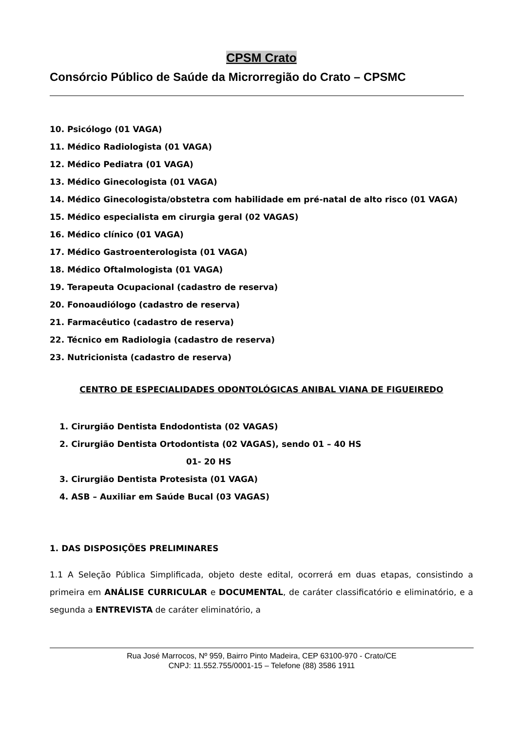CPSM Crato
Consórcio Público de Saúde da Microrregião do Crato – CPSMC
10. Psicólogo (01 VAGA)
11. Médico Radiologista (01 VAGA)
12. Médico Pediatra (01 VAGA)
13. Médico Ginecologista (01 VAGA)
14. Médico Ginecologista/obstetra com habilidade em pré-natal de alto risco (01 VAGA)
15. Médico especialista em cirurgia geral (02 VAGAS)
16. Médico clínico (01 VAGA)
17. Médico Gastroenterologista (01 VAGA)
18. Médico Oftalmologista (01 VAGA)
19. Terapeuta Ocupacional (cadastro de reserva)
20. Fonoaudiólogo (cadastro de reserva)
21. Farmacêutico (cadastro de reserva)
22. Técnico em Radiologia (cadastro de reserva)
23. Nutricionista (cadastro de reserva)
CENTRO DE ESPECIALIDADES ODONTOLÓGICAS ANIBAL VIANA DE FIGUEIREDO
1. Cirurgião Dentista Endodontista (02 VAGAS)
2. Cirurgião Dentista Ortodontista (02 VAGAS), sendo 01 – 40 HS
01- 20 HS
3. Cirurgião Dentista Protesista (01 VAGA)
4. ASB – Auxiliar em Saúde Bucal (03 VAGAS)
1. DAS DISPOSIÇÕES PRELIMINARES
1.1 A Seleção Pública Simplificada, objeto deste edital, ocorrerá em duas etapas, consistindo a primeira em ANÁLISE CURRICULAR e DOCUMENTAL, de caráter classificatório e eliminatório, e a segunda a ENTREVISTA de caráter eliminatório, a
Rua José Marrocos, Nº 959, Bairro Pinto Madeira, CEP 63100-970 - Crato/CE
CNPJ: 11.552.755/0001-15 – Telefone (88) 3586 1911